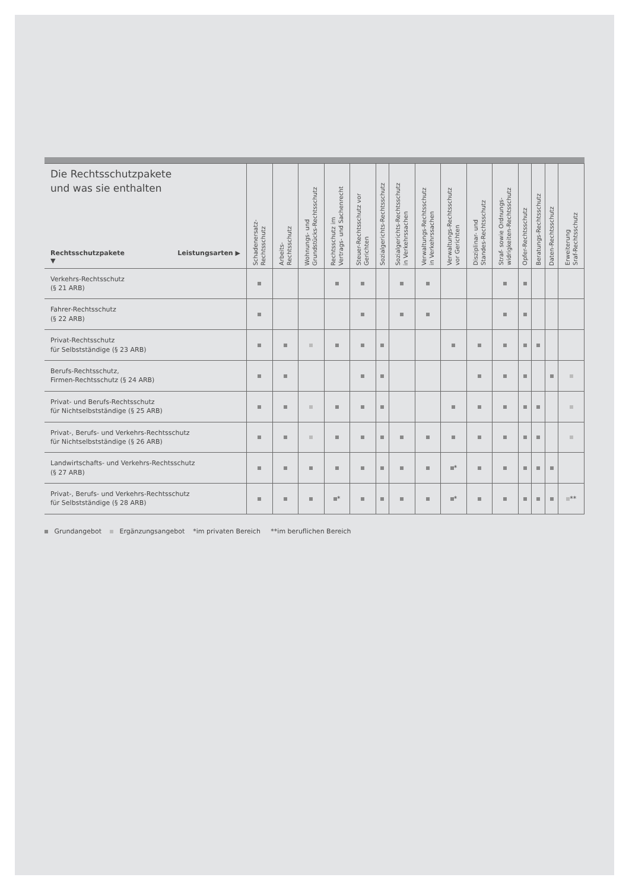| Die Rechtsschutzpakete und was sie enthalten Rechtsschutzpakete Leistungsarten ▶ ▼ | Schadenersatz- Rechtsschutz | Arbeits- Rechtsschutz | Wohnungs- und Grundstücks-Rechtsschutz | Rechtsschutz im Vertrags- und Sachenrecht | Steuer-Rechtsschutz vor Gerichten | Sozialgerichts-Rechtsschutz | Sozialgerichts-Rechtsschutz in Verkehrssachen | Verwaltungs-Rechtsschutz in Verkehrssachen | Verwaltungs-Rechtsschutz vor Gerichten | Disziplinar- und Standes-Rechtsschutz | Straf- sowie Ordnungs- widrigkeiten-Rechtsschutz | Opfer-Rechtsschutz | Beratungs-Rechtsschutz | Daten-Rechtsschutz | Erweiterung Sraf-Rechtsschutz |
| --- | --- | --- | --- | --- | --- | --- | --- | --- | --- | --- | --- | --- | --- | --- | --- |
| Verkehrs-Rechtsschutz (§ 21 ARB) | | | | | | | | | | | | | | | |
| Fahrer-Rechtsschutz (§ 22 ARB) | | | | | | | | | | | | | | | |
| Privat-Rechtsschutz für Selbstständige (§ 23 ARB) | | | | | | | | | | | | | | | |
| Berufs-Rechtsschutz, Firmen-Rechtsschutz (§ 24 ARB) | | | | | | | | | | | | | | | |
| Privat- und Berufs-Rechtsschutz für Nichtselbstständige (§ 25 ARB) | | | | | | | | | | | | | | | |
| Privat-, Berufs- und Verkehrs-Rechtsschutz für Nichtselbstständige (§ 26 ARB) | | | | | | | | | | | | | | | |
| Landwirtschafts- und Verkehrs-Rechtsschutz (§ 27 ARB) | | | | | | | | | * | | | | | | |
| Privat-, Berufs- und Verkehrs-Rechtsschutz für Selbstständige (§ 28 ARB) | | | | * | | | | | * | | | | | | ** |
Grundangebot Ergänzungsangebot *im privaten Bereich **im beruflichen Bereich